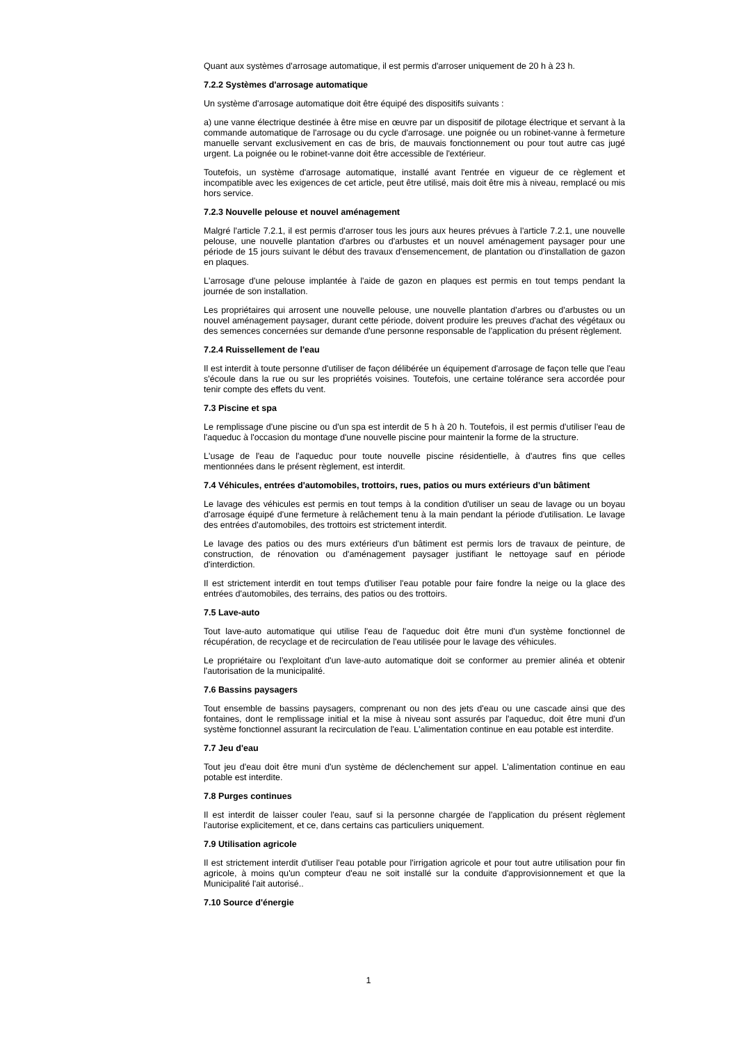Quant aux systèmes d'arrosage automatique, il est permis d'arroser uniquement de 20 h à 23 h.
7.2.2 Systèmes d'arrosage automatique
Un système d'arrosage automatique doit être équipé des dispositifs suivants :
a) une vanne électrique destinée à être mise en œuvre par un dispositif de pilotage électrique et servant à la commande automatique de l'arrosage ou du cycle d'arrosage. une poignée ou un robinet-vanne à fermeture manuelle servant exclusivement en cas de bris, de mauvais fonctionnement ou pour tout autre cas jugé urgent. La poignée ou le robinet-vanne doit être accessible de l'extérieur.
Toutefois, un système d'arrosage automatique, installé avant l'entrée en vigueur de ce règlement et incompatible avec les exigences de cet article, peut être utilisé, mais doit être mis à niveau, remplacé ou mis hors service.
7.2.3 Nouvelle pelouse et nouvel aménagement
Malgré l'article 7.2.1, il est permis d'arroser tous les jours aux heures prévues à l'article 7.2.1, une nouvelle pelouse, une nouvelle plantation d'arbres ou d'arbustes et un nouvel aménagement paysager pour une période de 15 jours suivant le début des travaux d'ensemencement, de plantation ou d'installation de gazon en plaques.
L'arrosage d'une pelouse implantée à l'aide de gazon en plaques est permis en tout temps pendant la journée de son installation.
Les propriétaires qui arrosent une nouvelle pelouse, une nouvelle plantation d'arbres ou d'arbustes ou un nouvel aménagement paysager, durant cette période, doivent produire les preuves d'achat des végétaux ou des semences concernées sur demande d'une personne responsable de l'application du présent règlement.
7.2.4 Ruissellement de l'eau
Il est interdit à toute personne d'utiliser de façon délibérée un équipement d'arrosage de façon telle que l'eau s'écoule dans la rue ou sur les propriétés voisines. Toutefois, une certaine tolérance sera accordée pour tenir compte des effets du vent.
7.3 Piscine et spa
Le remplissage d'une piscine ou d'un spa est interdit de 5 h à 20 h. Toutefois, il est permis d'utiliser l'eau de l'aqueduc à l'occasion du montage d'une nouvelle piscine pour maintenir la forme de la structure.
L'usage de l'eau de l'aqueduc pour toute nouvelle piscine résidentielle, à d'autres fins que celles mentionnées dans le présent règlement, est interdit.
7.4 Véhicules, entrées d'automobiles, trottoirs, rues, patios ou murs extérieurs d'un bâtiment
Le lavage des véhicules est permis en tout temps à la condition d'utiliser un seau de lavage ou un boyau d'arrosage équipé d'une fermeture à relâchement tenu à la main pendant la période d'utilisation. Le lavage des entrées d'automobiles, des trottoirs est strictement interdit.
Le lavage des patios ou des murs extérieurs d'un bâtiment est permis lors de travaux de peinture, de construction, de rénovation ou d'aménagement paysager justifiant le nettoyage sauf en période d'interdiction.
Il est strictement interdit en tout temps d'utiliser l'eau potable pour faire fondre la neige ou la glace des entrées d'automobiles, des terrains, des patios ou des trottoirs.
7.5 Lave-auto
Tout lave-auto automatique qui utilise l'eau de l'aqueduc doit être muni d'un système fonctionnel de récupération, de recyclage et de recirculation de l'eau utilisée pour le lavage des véhicules.
Le propriétaire ou l'exploitant d'un lave-auto automatique doit se conformer au premier alinéa et obtenir l'autorisation de la municipalité.
7.6 Bassins paysagers
Tout ensemble de bassins paysagers, comprenant ou non des jets d'eau ou une cascade ainsi que des fontaines, dont le remplissage initial et la mise à niveau sont assurés par l'aqueduc, doit être muni d'un système fonctionnel assurant la recirculation de l'eau. L'alimentation continue en eau potable est interdite.
7.7 Jeu d'eau
Tout jeu d'eau doit être muni d'un système de déclenchement sur appel. L'alimentation continue en eau potable est interdite.
7.8 Purges continues
Il est interdit de laisser couler l'eau, sauf si la personne chargée de l'application du présent règlement l'autorise explicitement, et ce, dans certains cas particuliers uniquement.
7.9 Utilisation agricole
Il est strictement interdit d'utiliser l'eau potable pour l'irrigation agricole et pour tout autre utilisation pour fin agricole, à moins qu'un compteur d'eau ne soit installé sur la conduite d'approvisionnement et que la Municipalité l'ait autorisé..
7.10 Source d'énergie
1